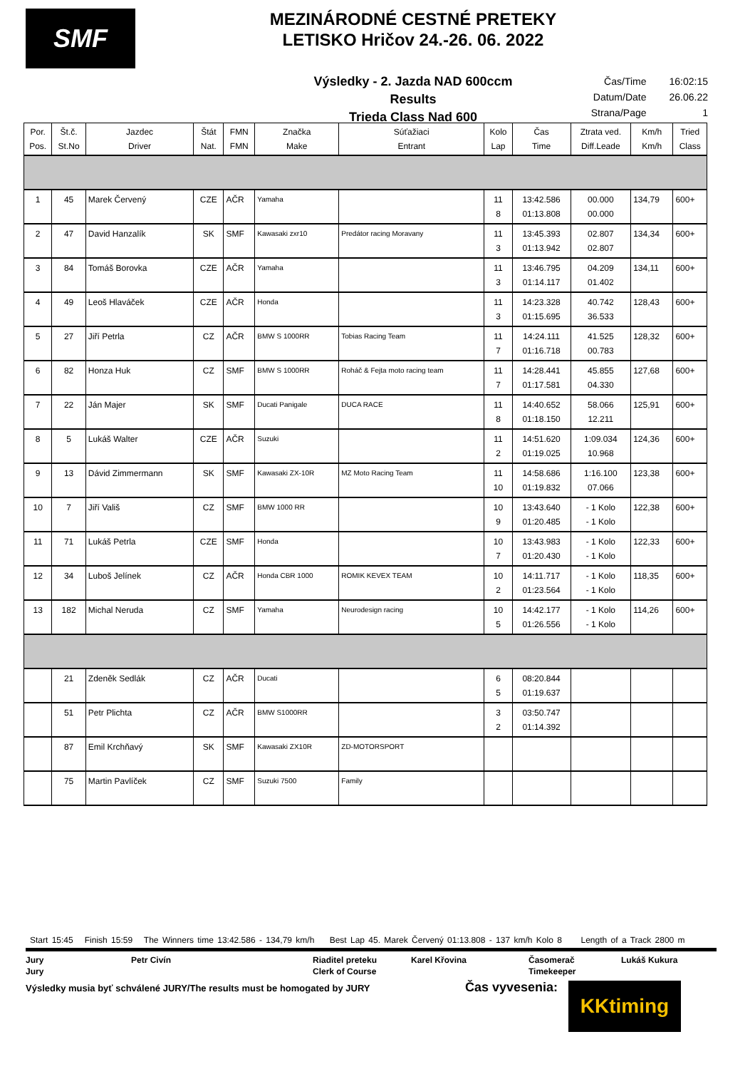SMF
MEZINÁRODNÉ CESTNÉ PRETEKY
LETISKO Hričov 24.-26. 06. 2022
Výsledky - 2. Jazda NAD 600ccm
Results
Trieda Class Nad 600
| Čas/Time | 16:02:15 |
| Datum/Date | 26.06.22 |
| Strana/Page | 1 |
| Por. Pos. | Št.č. St.No | Jazdec Driver | Štát Nat. | FMN FMN | Značka Make | Súťažiaci Entrant | Kolo Lap | Čas Time | Ztrata ved. Diff.Leade | Km/h Km/h | Tried Class |
| --- | --- | --- | --- | --- | --- | --- | --- | --- | --- | --- | --- |
| 1 | 45 | Marek Červený | CZE | AČR | Yamaha | | 11 8 | 13:42.586 01:13.808 | 00.000 00.000 | 134,79 | 600+ |
| 2 | 47 | David Hanzalík | SK | SMF | Kawasaki zxr10 | Predátor racing Moravany | 11 3 | 13:45.393 01:13.942 | 02.807 02.807 | 134,34 | 600+ |
| 3 | 84 | Tomáš Borovka | CZE | AČR | Yamaha | | 11 3 | 13:46.795 01:14.117 | 04.209 01.402 | 134,11 | 600+ |
| 4 | 49 | Leoš Hlaváček | CZE | AČR | Honda | | 11 3 | 14:23.328 01:15.695 | 40.742 36.533 | 128,43 | 600+ |
| 5 | 27 | Jiří Petrla | CZ | AČR | BMW S 1000RR | Tobias Racing Team | 11 7 | 14:24.111 01:16.718 | 41.525 00.783 | 128,32 | 600+ |
| 6 | 82 | Honza Huk | CZ | SMF | BMW S 1000RR | Roháč & Fejta moto racing team | 11 7 | 14:28.441 01:17.581 | 45.855 04.330 | 127,68 | 600+ |
| 7 | 22 | Ján Majer | SK | SMF | Ducati Panigale | DUCA RACE | 11 8 | 14:40.652 01:18.150 | 58.066 12.211 | 125,91 | 600+ |
| 8 | 5 | Lukáš Walter | CZE | AČR | Suzuki | | 11 2 | 14:51.620 01:19.025 | 1:09.034 10.968 | 124,36 | 600+ |
| 9 | 13 | Dávid Zimmermann | SK | SMF | Kawasaki ZX-10R | MZ Moto Racing Team | 11 10 | 14:58.686 01:19.832 | 1:16.100 07.066 | 123,38 | 600+ |
| 10 | 7 | Jiří Vališ | CZ | SMF | BMW 1000 RR | | 10 9 | 13:43.640 01:20.485 | - 1 Kolo - 1 Kolo | 122,38 | 600+ |
| 11 | 71 | Lukáš Petrla | CZE | SMF | Honda | | 10 7 | 13:43.983 01:20.430 | - 1 Kolo - 1 Kolo | 122,33 | 600+ |
| 12 | 34 | Luboš Jelínek | CZ | AČR | Honda CBR 1000 | ROMIK KEVEX TEAM | 10 2 | 14:11.717 01:23.564 | - 1 Kolo - 1 Kolo | 118,35 | 600+ |
| 13 | 182 | Michal Neruda | CZ | SMF | Yamaha | Neurodesign racing | 10 5 | 14:42.177 01:26.556 | - 1 Kolo - 1 Kolo | 114,26 | 600+ |
| | 21 | Zdeněk Sedlák | CZ | AČR | Ducati | | 6 5 | 08:20.844 01:19.637 | | | |
| | 51 | Petr Plichta | CZ | AČR | BMW S1000RR | | 3 2 | 03:50.747 01:14.392 | | | |
| | 87 | Emil Krchňavý | SK | SMF | Kawasaki ZX10R | ZD-MOTORSPORT | | | | | |
| | 75 | Martin Pavlíček | CZ | SMF | Suzuki 7500 | Family | | | | | |
Start 15:45 Finish 15:59 The Winners time 13:42.586 - 134,79 km/h Best Lap 45. Marek Červený 01:13.808 - 137 km/h Kolo 8 Length of a Track 2800 m
Jury
Jury
Petr Civín
Riaditel preteku
Clerk of Course
Karel Křovina
Časomerač
Timekeeper
Lukáš Kukura
Výsledky musia byť schválené JURY/The results must be homogated by JURY Čas vyvesenia:
KKtiming